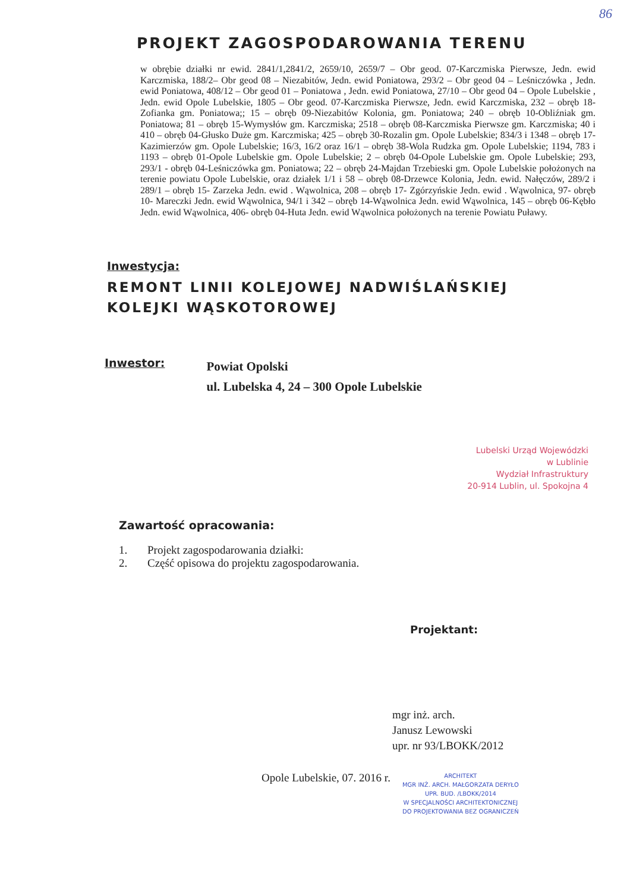86
PROJEKT ZAGOSPODAROWANIA TERENU
w obrębie działki nr ewid. 2841/1,2841/2, 2659/10, 2659/7 – Obr geod. 07-Karczmiska Pierwsze, Jedn. ewid Karczmiska, 188/2– Obr geod 08 – Niezabitów, Jedn. ewid Poniatowa, 293/2 – Obr geod 04 – Leśniczówka , Jedn. ewid Poniatowa, 408/12 – Obr geod 01 – Poniatowa , Jedn. ewid Poniatowa, 27/10 – Obr geod 04 – Opole Lubelskie , Jedn. ewid Opole Lubelskie, 1805 – Obr geod. 07-Karczmiska Pierwsze, Jedn. ewid Karczmiska, 232 – obręb 18-Zofianka gm. Poniatowa;; 15 – obręb 09-Niezabitów Kolonia, gm. Poniatowa; 240 – obręb 10-Obliźniak gm. Poniatowa; 81 – obręb 15-Wymysłów gm. Karczmiska; 2518 – obręb 08-Karczmiska Pierwsze gm. Karczmiska; 40 i 410 – obręb 04-Głusko Duże gm. Karczmiska; 425 – obręb 30-Rozalin gm. Opole Lubelskie; 834/3 i 1348 – obręb 17-Kazimierzów gm. Opole Lubelskie; 16/3, 16/2 oraz 16/1 – obręb 38-Wola Rudzka gm. Opole Lubelskie; 1194, 783 i 1193 – obręb 01-Opole Lubelskie gm. Opole Lubelskie; 2 – obręb 04-Opole Lubelskie gm. Opole Lubelskie; 293, 293/1 - obręb 04-Leśniczówka gm. Poniatowa; 22 – obręb 24-Majdan Trzebieski gm. Opole Lubelskie położonych na terenie powiatu Opole Lubelskie, oraz działek 1/1 i 58 – obręb 08-Drzewce Kolonia, Jedn. ewid. Nałęczów, 289/2 i 289/1 – obręb 15- Zarzeka Jedn. ewid . Wąwolnica, 208 – obręb 17- Zgórzyńskie Jedn. ewid . Wąwolnica, 97- obręb 10- Mareczki Jedn. ewid Wąwolnica, 94/1 i 342 – obręb 14-Wąwolnica Jedn. ewid Wąwolnica, 145 – obręb 06-Kębło Jedn. ewid Wąwolnica, 406- obręb 04-Huta Jedn. ewid Wąwolnica położonych na terenie Powiatu Puławy.
Inwestycja:
REMONT LINII KOLEJOWEJ NADWIŚLAŃSKIEJ
KOLEJKI WĄSKOTOROWEJ
Inwestor:
Powiat Opolski
ul. Lubelska 4, 24 – 300 Opole Lubelskie
Lubelski Urząd Wojewódzki
w Lublinie
Wydział Infrastruktury
20-914 Lublin, ul. Spokojna 4
Zawartość opracowania:
1. Projekt zagospodarowania działki:
2. Część opisowa do projektu zagospodarowania.
Projektant:
mgr inż. arch.
Janusz Lewowski
upr. nr 93/LBOKK/2012
Opole Lubelskie, 07. 2016 r.
ARCHITEKT
MGR INŻ. ARCH. MAŁGORZATA DERYŁO
UPR. BUD. /LBOKK/2014
W SPECJALNOŚCI ARCHITEKTONICZNEJ
DO PROJEKTOWANIA BEZ OGRANICZEŃ